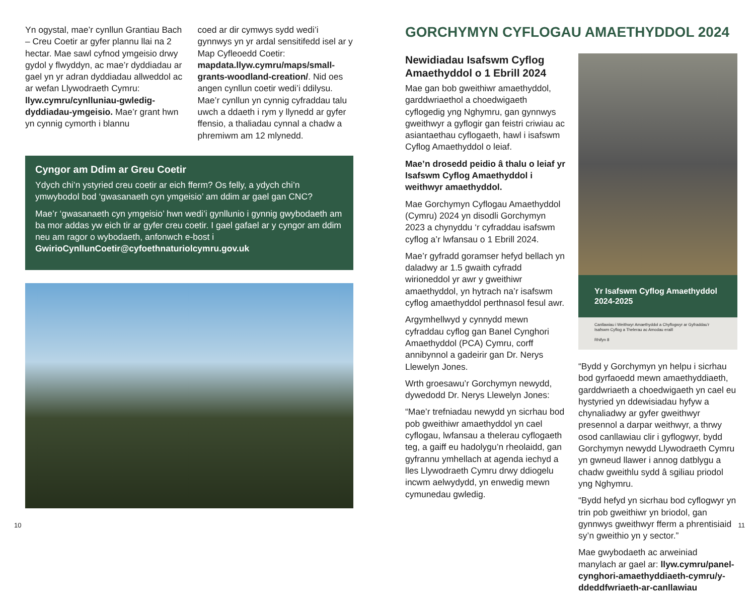Yn ogystal, mae’r cynllun Grantiau Bach – Creu Coetir ar gyfer plannu llai na 2 hectar. Mae sawl cyfnod ymgeisio drwy gydol y flwyddyn, ac mae’r dyddiadau ar gael yn yr adran dyddiadau allweddol ac ar wefan Llywodraeth Cymru: llyw.cymru/cynlluniau-gwledig-dyddiadau-ymgeisio. Mae’r grant hwn yn cynnig cymorth i blannu
coed ar dir cymwys sydd wedi’i gynnwys yn yr ardal sensitifedd isel ar y Map Cyfleoedd Coetir: mapdata.llyw.cymru/maps/small-grants-woodland-creation/. Nid oes angen cynllun coetir wedi’i ddilysu. Mae’r cynllun yn cynnig cyfraddau talu uwch a ddaeth i rym y llynedd ar gyfer ffensio, a thaliadau cynnal a chadw a phremiwm am 12 mlynedd.
Cyngor am Ddim ar Greu Coetir
Ydych chi’n ystyried creu coetir ar eich fferm? Os felly, a ydych chi’n ymwybodol bod ‘gwasanaeth cyn ymgeisio’ am ddim ar gael gan CNC?
Mae’r ‘gwasanaeth cyn ymgeisio’ hwn wedi’i gynllunio i gynnig gwybodaeth am ba mor addas yw eich tir ar gyfer creu coetir. I gael gafael ar y cyngor am ddim neu am ragor o wybodaeth, anfonwch e-bost i GwirioCynllunCoetir@cyfoethnaturiolcymru.gov.uk
10
GORCHYMYN CYFLOGAU AMAETHYDDOL 2024
Newidiadau Isafswm Cyflog Amaethyddol o 1 Ebrill 2024
Mae gan bob gweithiwr amaethyddol, garddwriaethol a choedwigaeth cyflogedig yng Nghymru, gan gynnwys gweithwyr a gyflogir gan feistri criwiau ac asiantaethau cyflogaeth, hawl i isafswm Cyflog Amaethyddol o leiaf.
Mae’n drosedd peidio â thalu o leiaf yr Isafswm Cyflog Amaethyddol i weithwyr amaethyddol.
Mae Gorchymyn Cyflogau Amaethyddol (Cymru) 2024 yn disodli Gorchymyn 2023 a chynyddu ‘r cyfraddau isafswm cyflog a’r lwfansau o 1 Ebrill 2024.
Mae’r gyfradd goramser hefyd bellach yn daladwy ar 1.5 gwaith cyfradd wirioneddol yr awr y gweithiwr amaethyddol, yn hytrach na’r isafswm cyflog amaethyddol perthnasol fesul awr.
Argymhellwyd y cynnydd mewn cyfraddau cyflog gan Banel Cynghori Amaethyddol (PCA) Cymru, corff annibynnol a gadeirir gan Dr. Nerys Llewelyn Jones.
Wrth groesawu’r Gorchymyn newydd, dywedodd Dr. Nerys Llewelyn Jones:
“Mae’r trefniadau newydd yn sicrhau bod pob gweithiwr amaethyddol yn cael cyflogau, lwfansau a thelerau cyflogaeth teg, a gaiff eu hadolygu’n rheolaidd, gan gyfrannu ymhellach at agenda iechyd a lles Llywodraeth Cymru drwy ddiogelu incwm aelwydydd, yn enwedig mewn cymunedau gwledig.
Yr Isafswm Cyflog Amaethyddol 2024-2025
Canllawiau i Weithwyr Amaethyddol a Chyflogwyr ar Gyfraddau’r Isafswm Cyflog a Thelerau ac Amodau eraill
Rhifyn 8
“Bydd y Gorchymyn yn helpu i sicrhau bod gyrfaoedd mewn amaethyddiaeth, garddwriaeth a choedwigaeth yn cael eu hystyried yn ddewisiadau hyfyw a chynaliadwy ar gyfer gweithwyr presennol a darpar weithwyr, a thrwy osod canllawiau clir i gyflogwyr, bydd Gorchymyn newydd Llywodraeth Cymru yn gwneud llawer i annog datblygu a chadw gweithlu sydd â sgiliau priodol yng Nghymru.
“Bydd hefyd yn sicrhau bod cyflogwyr yn trin pob gweithiwr yn briodol, gan gynnwys gweithwyr fferm a phrentisiaid sy’n gweithio yn y sector.”
Mae gwybodaeth ac arweiniad manylach ar gael ar: llyw.cymru/panel-cynghori-amaethyddiaeth-cymru/y-ddeddfwriaeth-ar-canllawiau
11